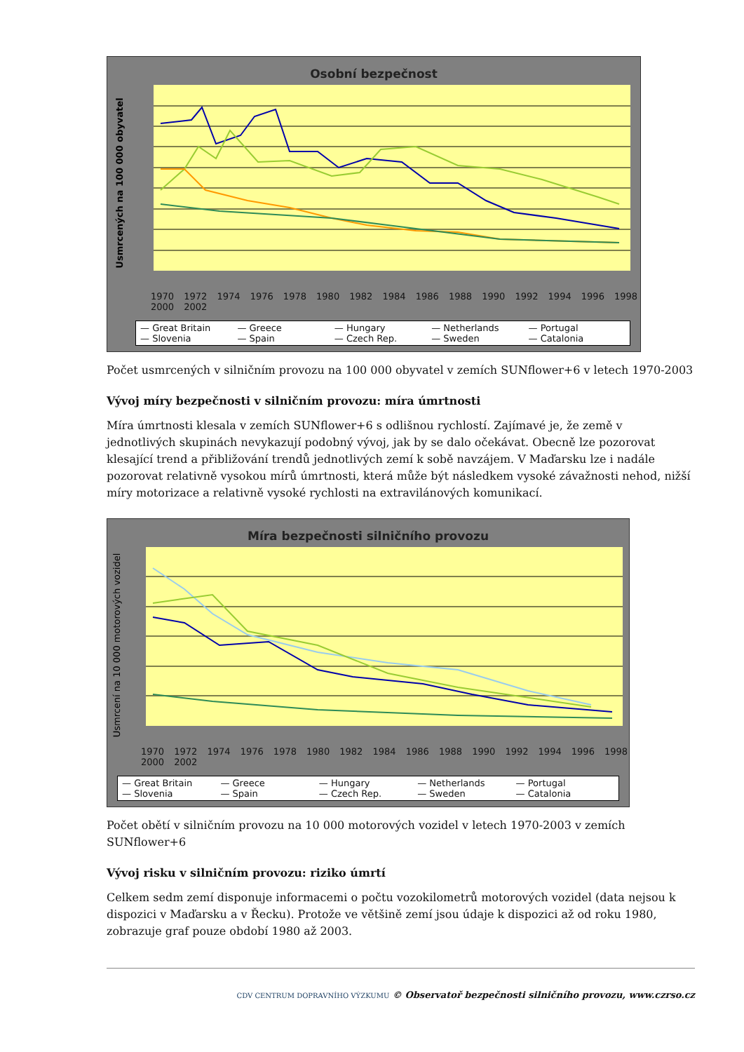Osobní bezpečnost
Usmrcených na 100 000 obyvatel
1970 1972 1974 1976 1978 1980 1982 1984 1986 1988 1990 1992 1994 1996 1998 2000 2002
— Great Britain — Greece — Hungary — Netherlands — Portugal — Slovenia — Spain — Czech Rep. — Sweden — Catalonia
Počet usmrcených v silničním provozu na 100 000 obyvatel v zemích SUNflower+6 v letech 1970-2003
Vývoj míry bezpečnosti v silničním provozu: míra úmrtnosti
Míra úmrtnosti klesala v zemích SUNflower+6 s odlišnou rychlostí. Zajímavé je, že země v jednotlivých skupinách nevykazují podobný vývoj, jak by se dalo očekávat. Obecně lze pozorovat klesající trend a přibližování trendů jednotlivých zemí k sobě navzájem. V Maďarsku lze i nadále pozorovat relativně vysokou mírů úmrtnosti, která může být následkem vysoké závažnosti nehod, nižší míry motorizace a relativně vysoké rychlosti na extravilánových komunikací.
Míra bezpečnosti silničního provozu
Usmrcení na 10 000 motorových vozidel
1970 1972 1974 1976 1978 1980 1982 1984 1986 1988 1990 1992 1994 1996 1998 2000 2002
— Great Britain — Greece — Hungary — Netherlands — Portugal — Slovenia — Spain — Czech Rep. — Sweden — Catalonia
Počet obětí v silničním provozu na 10 000 motorových vozidel v letech 1970-2003 v zemích SUNflower+6
Vývoj risku v silničním provozu: riziko úmrtí
Celkem sedm zemí disponuje informacemi o počtu vozokilometrů motorových vozidel (data nejsou k dispozici v Maďarsku a v Řecku). Protože ve většině zemí jsou údaje k dispozici až od roku 1980, zobrazuje graf pouze období 1980 až 2003.
CDV CENTRUM DOPRAVNÍHO VÝZKUMU © Observatoř bezpečnosti silničního provozu, www.czrso.cz